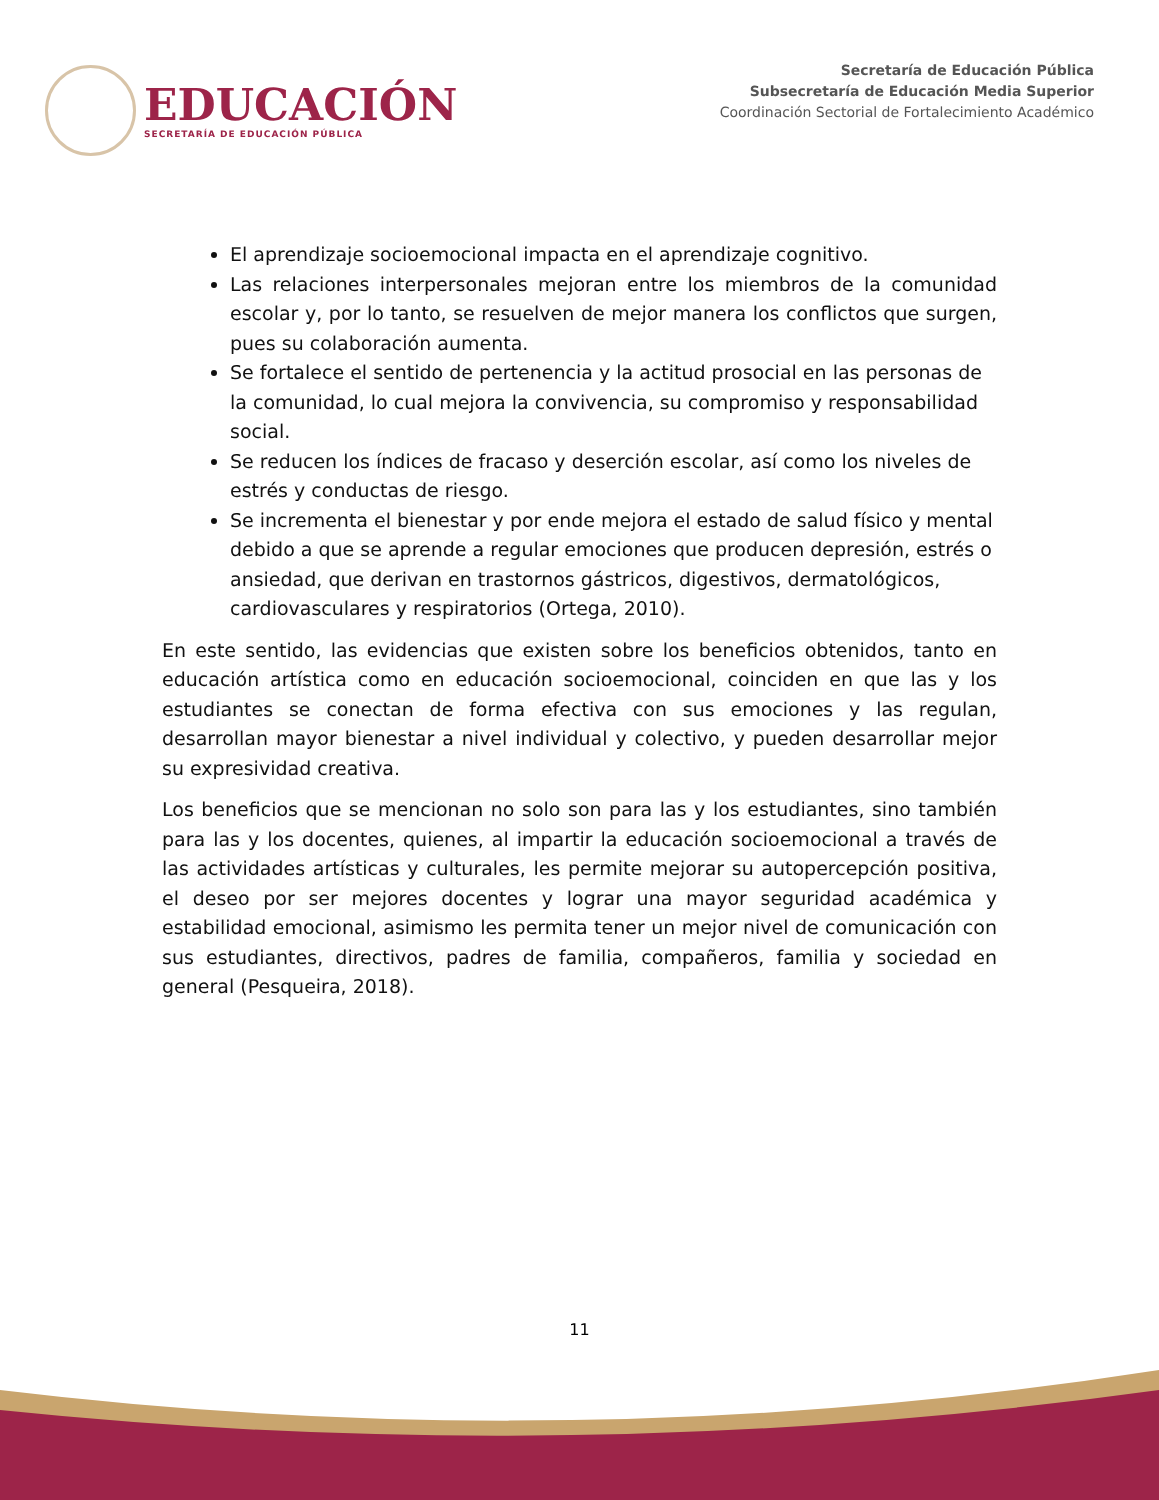EDUCACIÓN
SECRETARÍA DE EDUCACIÓN PÚBLICA
Secretaría de Educación Pública
Subsecretaría de Educación Media Superior
Coordinación Sectorial de Fortalecimiento Académico
El aprendizaje socioemocional impacta en el aprendizaje cognitivo.
Las relaciones interpersonales mejoran entre los miembros de la comunidad escolar y, por lo tanto, se resuelven de mejor manera los conflictos que surgen, pues su colaboración aumenta.
Se fortalece el sentido de pertenencia y la actitud prosocial en las personas de la comunidad, lo cual mejora la convivencia, su compromiso y responsabilidad social.
Se reducen los índices de fracaso y deserción escolar, así como los niveles de estrés y conductas de riesgo.
Se incrementa el bienestar y por ende mejora el estado de salud físico y mental debido a que se aprende a regular emociones que producen depresión, estrés o ansiedad, que derivan en trastornos gástricos, digestivos, dermatológicos, cardiovasculares y respiratorios (Ortega, 2010).
En este sentido, las evidencias que existen sobre los beneficios obtenidos, tanto en educación artística como en educación socioemocional, coinciden en que las y los estudiantes se conectan de forma efectiva con sus emociones y las regulan, desarrollan mayor bienestar a nivel individual y colectivo, y pueden desarrollar mejor su expresividad creativa.
Los beneficios que se mencionan no solo son para las y los estudiantes, sino también para las y los docentes, quienes, al impartir la educación socioemocional a través de las actividades artísticas y culturales, les permite mejorar su autopercepción positiva, el deseo por ser mejores docentes y lograr una mayor seguridad académica y estabilidad emocional, asimismo les permita tener un mejor nivel de comunicación con sus estudiantes, directivos, padres de familia, compañeros, familia y sociedad en general (Pesqueira, 2018).
11